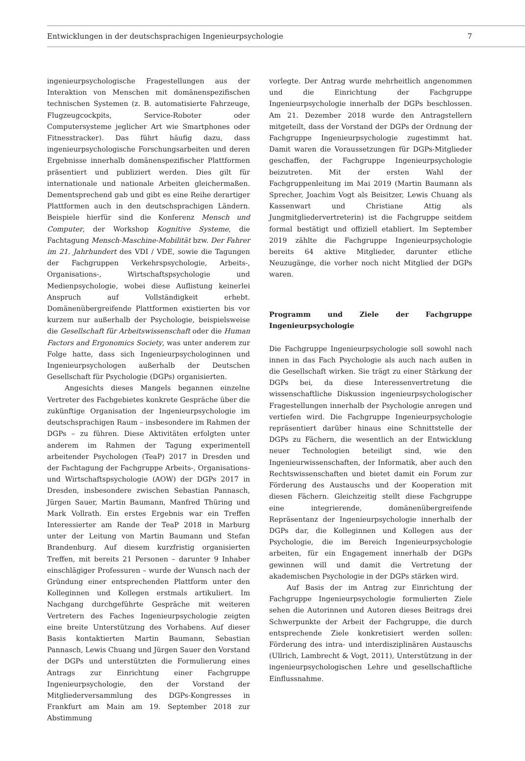Entwicklungen in der deutschsprachigen Ingenieurpsychologie 7
ingenieurpsychologische Fragestellungen aus der Interaktion von Menschen mit domänenspezifischen technischen Systemen (z. B. automatisierte Fahrzeuge, Flugzeugcockpits, Service-Roboter oder Computersysteme jeglicher Art wie Smartphones oder Fitnesstracker). Das führt häufig dazu, dass ingenieurpsychologische Forschungsarbeiten und deren Ergebnisse innerhalb domänenspezifischer Plattformen präsentiert und publiziert werden. Dies gilt für internationale und nationale Arbeiten gleichermaßen. Dementsprechend gab und gibt es eine Reihe derartiger Plattformen auch in den deutschsprachigen Ländern. Beispiele hierfür sind die Konferenz Mensch und Computer, der Workshop Kognitive Systeme, die Fachtagung Mensch-Maschine-Mobilität bzw. Der Fahrer im 21. Jahrhundert des VDI / VDE, sowie die Tagungen der Fachgruppen Verkehrspsychologie, Arbeits-, Organisations-, Wirtschaftspsychologie und Medienpsychologie, wobei diese Auflistung keinerlei Anspruch auf Vollständigkeit erhebt. Domänenübergreifende Plattformen existierten bis vor kurzem nur außerhalb der Psychologie, beispielsweise die Gesellschaft für Arbeitswissenschaft oder die Human Factors and Ergonomics Society, was unter anderem zur Folge hatte, dass sich Ingenieurpsychologinnen und Ingenieurpsychologen außerhalb der Deutschen Gesellschaft für Psychologie (DGPs) organisierten.
Angesichts dieses Mangels begannen einzelne Vertreter des Fachgebietes konkrete Gespräche über die zukünftige Organisation der Ingenieurpsychologie im deutschsprachigen Raum – insbesondere im Rahmen der DGPs – zu führen. Diese Aktivitäten erfolgten unter anderem im Rahmen der Tagung experimentell arbeitender Psychologen (TeaP) 2017 in Dresden und der Fachtagung der Fachgruppe Arbeits-, Organisations- und Wirtschaftspsychologie (AOW) der DGPs 2017 in Dresden, insbesondere zwischen Sebastian Pannasch, Jürgen Sauer, Martin Baumann, Manfred Thüring und Mark Vollrath. Ein erstes Ergebnis war ein Treffen Interessierter am Rande der TeaP 2018 in Marburg unter der Leitung von Martin Baumann und Stefan Brandenburg. Auf diesem kurzfristig organisierten Treffen, mit bereits 21 Personen – darunter 9 Inhaber einschlägiger Professuren – wurde der Wunsch nach der Gründung einer entsprechenden Plattform unter den Kolleginnen und Kollegen erstmals artikuliert. Im Nachgang durchgeführte Gespräche mit weiteren Vertretern des Faches Ingenieurpsychologie zeigten eine breite Unterstützung des Vorhabens. Auf dieser Basis kontaktierten Martin Baumann, Sebastian Pannasch, Lewis Chuang und Jürgen Sauer den Vorstand der DGPs und unterstützten die Formulierung eines Antrags zur Einrichtung einer Fachgruppe Ingenieurpsychologie, den der Vorstand der Mitgliederversammlung des DGPs-Kongresses in Frankfurt am Main am 19. September 2018 zur Abstimmung
vorlegte. Der Antrag wurde mehrheitlich angenommen und die Einrichtung der Fachgruppe Ingenieurpsychologie innerhalb der DGPs beschlossen. Am 21. Dezember 2018 wurde den Antragstellern mitgeteilt, dass der Vorstand der DGPs der Ordnung der Fachgruppe Ingenieurpsychologie zugestimmt hat. Damit waren die Voraussetzungen für DGPs-Mitglieder geschaffen, der Fachgruppe Ingenieurpsychologie beizutreten. Mit der ersten Wahl der Fachgruppenleitung im Mai 2019 (Martin Baumann als Sprecher, Joachim Vogt als Beisitzer, Lewis Chuang als Kassenwart und Christiane Attig als Jungmitgliedervertreterin) ist die Fachgruppe seitdem formal bestätigt und offiziell etabliert. Im September 2019 zählte die Fachgruppe Ingenieurpsychologie bereits 64 aktive Mitglieder, darunter etliche Neuzugänge, die vorher noch nicht Mitglied der DGPs waren.
Programm und Ziele der Fachgruppe Ingenieurpsychologie
Die Fachgruppe Ingenieurpsychologie soll sowohl nach innen in das Fach Psychologie als auch nach außen in die Gesellschaft wirken. Sie trägt zu einer Stärkung der DGPs bei, da diese Interessenvertretung die wissenschaftliche Diskussion ingenieurpsychologischer Fragestellungen innerhalb der Psychologie anregen und vertiefen wird. Die Fachgruppe Ingenieurpsychologie repräsentiert darüber hinaus eine Schnittstelle der DGPs zu Fächern, die wesentlich an der Entwicklung neuer Technologien beteiligt sind, wie den Ingenieurwissenschaften, der Informatik, aber auch den Rechtswissenschaften und bietet damit ein Forum zur Förderung des Austauschs und der Kooperation mit diesen Fächern. Gleichzeitig stellt diese Fachgruppe eine integrierende, domänenübergreifende Repräsentanz der Ingenieurpsychologie innerhalb der DGPs dar, die Kolleginnen und Kollegen aus der Psychologie, die im Bereich Ingenieurpsychologie arbeiten, für ein Engagement innerhalb der DGPs gewinnen will und damit die Vertretung der akademischen Psychologie in der DGPs stärken wird.
Auf Basis der im Antrag zur Einrichtung der Fachgruppe Ingenieurpsychologie formulierten Ziele sehen die Autorinnen und Autoren dieses Beitrags drei Schwerpunkte der Arbeit der Fachgruppe, die durch entsprechende Ziele konkretisiert werden sollen: Förderung des intra- und interdisziplinären Austauschs (Ullrich, Lambrecht & Vogt, 2011), Unterstützung in der ingenieurpsychologischen Lehre und gesellschaftliche Einflussnahme.